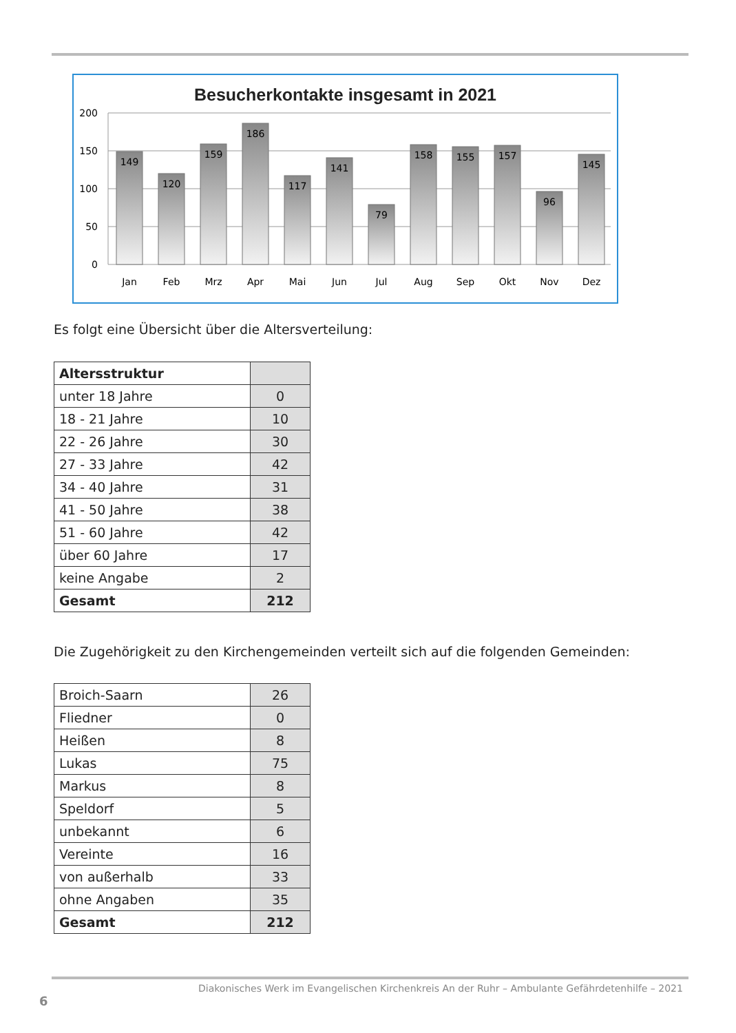Besucherkontakte insgesamt in 2021
200
150
100
50
0
149
120
159
186
117
141
79
158
155
157
96
145
Jan
Feb
Mrz
Apr
Mai
Jun
Jul
Aug
Sep
Okt
Nov
Dez
Es folgt eine Übersicht über die Altersverteilung:
| Altersstruktur | |
| unter 18 Jahre | 0 |
| 18 - 21 Jahre | 10 |
| 22 - 26 Jahre | 30 |
| 27 - 33 Jahre | 42 |
| 34 - 40 Jahre | 31 |
| 41 - 50 Jahre | 38 |
| 51 - 60 Jahre | 42 |
| über 60 Jahre | 17 |
| keine Angabe | 2 |
| Gesamt | 212 |
Die Zugehörigkeit zu den Kirchengemeinden verteilt sich auf die folgenden Gemeinden:
| Broich-Saarn | 26 |
| Fliedner | 0 |
| Heißen | 8 |
| Lukas | 75 |
| Markus | 8 |
| Speldorf | 5 |
| unbekannt | 6 |
| Vereinte | 16 |
| von außerhalb | 33 |
| ohne Angaben | 35 |
| Gesamt | 212 |
Diakonisches Werk im Evangelischen Kirchenkreis An der Ruhr – Ambulante Gefährdetenhilfe – 2021
6